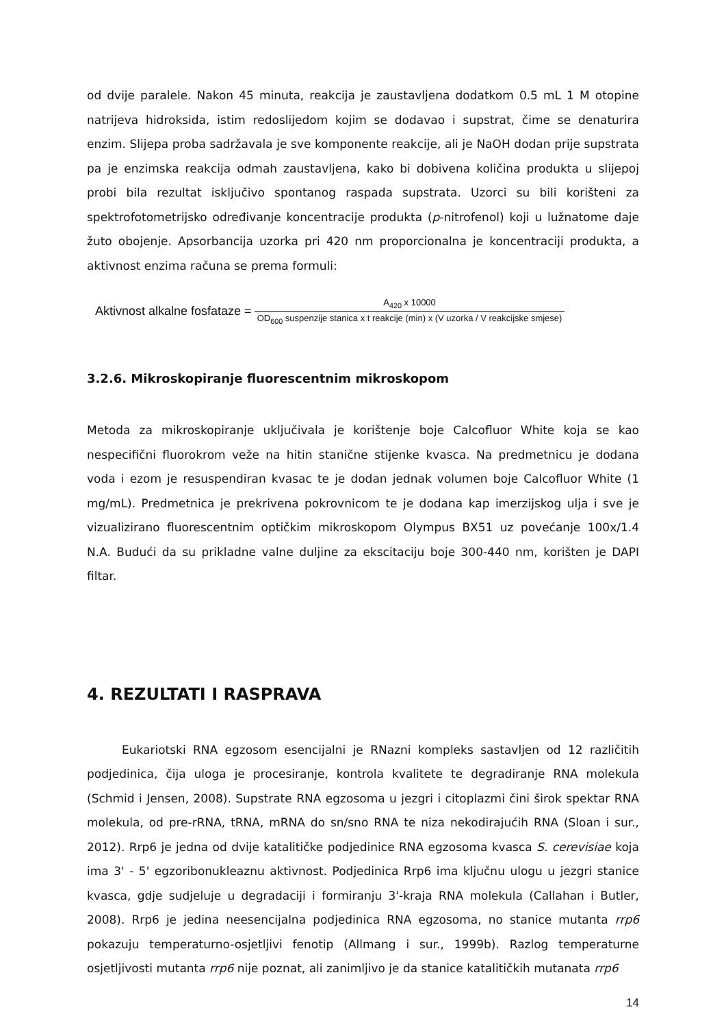od dvije paralele. Nakon 45 minuta, reakcija je zaustavljena dodatkom 0.5 mL 1 M otopine natrijeva hidroksida, istim redoslijedom kojim se dodavao i supstrat, čime se denaturira enzim. Slijepa proba sadržavala je sve komponente reakcije, ali je NaOH dodan prije supstrata pa je enzimska reakcija odmah zaustavljena, kako bi dobivena količina produkta u slijepoj probi bila rezultat isključivo spontanog raspada supstrata. Uzorci su bili korišteni za spektrofotometrijsko određivanje koncentracije produkta (p-nitrofenol) koji u lužnatome daje žuto obojenje. Apsorbancija uzorka pri 420 nm proporcionalna je koncentraciji produkta, a aktivnost enzima računa se prema formuli:
Aktivnost alkalne fosfataze = A<sub>420</sub> x 10000 OD<sub>600</sub> suspenzije stanica x t reakcije (min) x (V uzorka / V reakcijske smjese)
3.2.6. Mikroskopiranje fluorescentnim mikroskopom
Metoda za mikroskopiranje uključivala je korištenje boje Calcofluor White koja se kao nespecifični fluorokrom veže na hitin stanične stijenke kvasca. Na predmetnicu je dodana voda i ezom je resuspendiran kvasac te je dodan jednak volumen boje Calcofluor White (1 mg/mL). Predmetnica je prekrivena pokrovnicom te je dodana kap imerzijskog ulja i sve je vizualizirano fluorescentnim optičkim mikroskopom Olympus BX51 uz povećanje 100x/1.4 N.A. Budući da su prikladne valne duljine za ekscitaciju boje 300-440 nm, korišten je DAPI filtar.
4. REZULTATI I RASPRAVA
   Eukariotski RNA egzosom esencijalni je RNazni kompleks sastavljen od 12 različitih podjedinica, čija uloga je procesiranje, kontrola kvalitete te degradiranje RNA molekula (Schmid i Jensen, 2008). Supstrate RNA egzosoma u jezgri i citoplazmi čini širok spektar RNA molekula, od pre-rRNA, tRNA, mRNA do sn/sno RNA te niza nekodirajućih RNA (Sloan i sur., 2012). Rrp6 je jedna od dvije katalitičke podjedinice RNA egzosoma kvasca S. cerevisiae koja ima 3' - 5' egzoribonukleaznu aktivnost. Podjedinica Rrp6 ima ključnu ulogu u jezgri stanice kvasca, gdje sudjeluje u degradaciji i formiranju 3'-kraja RNA molekula (Callahan i Butler, 2008). Rrp6 je jedina neesencijalna podjedinica RNA egzosoma, no stanice mutanta rrp6 pokazuju temperaturno-osjetljivi fenotip (Allmang i sur., 1999b). Razlog temperaturne osjetljivosti mutanta rrp6 nije poznat, ali zanimljivo je da stanice katalitičkih mutanata rrp6
14